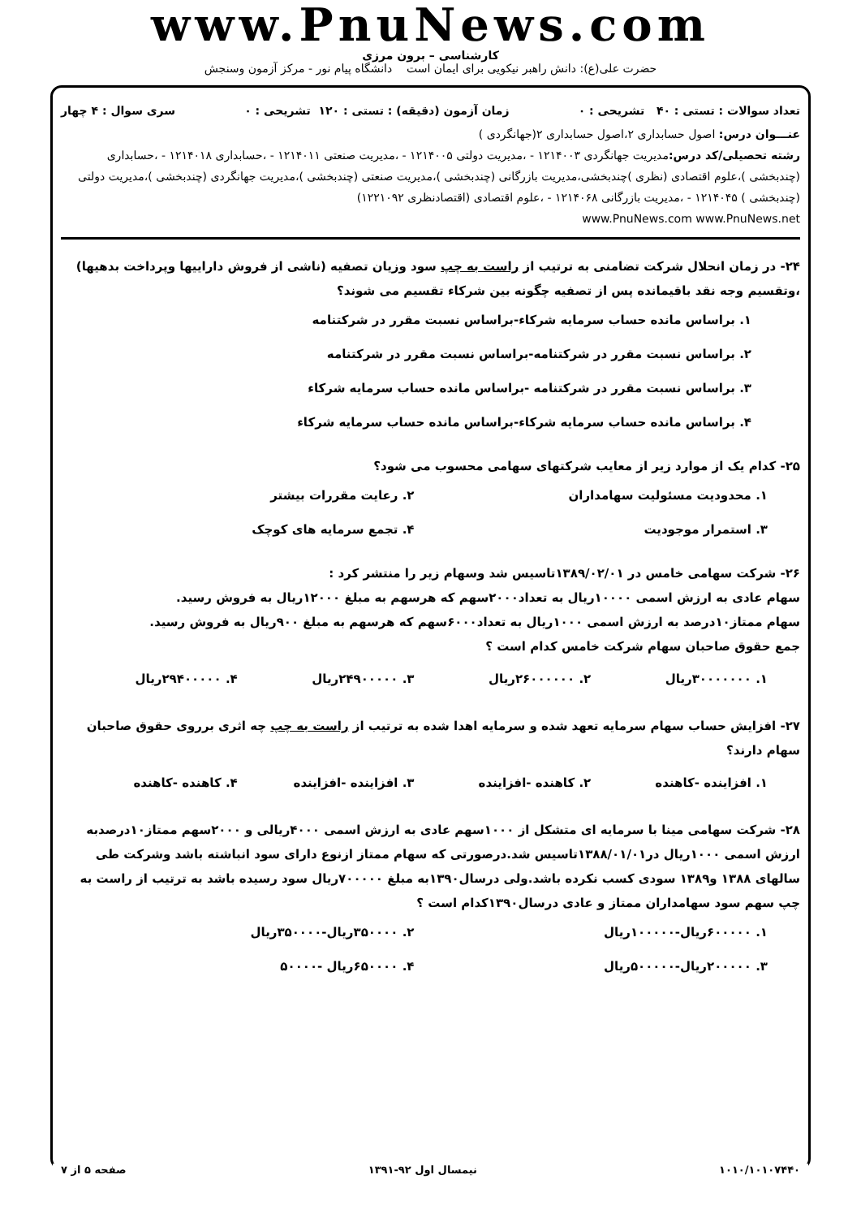www.PnuNews.com
کارشناسی – برون مرزی
حضرت علی(ع): دانش راهبر نیکویی برای ایمان است دانشگاه پیام نور - مرکز آزمون وسنجش
تعداد سوالات : تستی : ۴۰ تشریحی : ۰ زمان آزمون (دقیقه) : تستی : ۱۲۰ تشریحی : ۰ سری سوال : ۴ چهار
عنـــوان درس: اصول حسابداری ۲،اصول حسابداری ۲(جهانگردی )
رشته تحصیلی/کد درس: مدیریت جهانگردی ۱۲۱۴۰۰۳ - ،مدیریت دولتی ۱۲۱۴۰۰۵ - ،مدیریت صنعتی ۱۲۱۴۰۱۱ - ،حسابداری ۱۲۱۴۰۱۸ - ،حسابداری (چندبخشی )،علوم اقتصادی (نظری )چندبخشی،مدیریت بازرگانی (چندبخشی )،مدیریت صنعتی (چندبخشی )،مدیریت جهانگردی (چندبخشی )،مدیریت دولتی (چندبخشی ) ۱۲۱۴۰۴۵ - ،مدیریت بازرگانی ۱۲۱۴۰۶۸ - ،علوم اقتصادی (اقتصادنظری ۱۲۲۱۰۹۲)
www.PnuNews.com www.PnuNews.net
۲۴- در زمان انحلال شرکت تضامنی به ترتیب از راست به چپ سود وزیان تصفیه (ناشی از فروش داراییها وپرداخت بدهیها) ،وتقسیم وجه نقد باقیمانده پس از تصفیه چگونه بین شرکاء تقسیم می شوند؟
۱. براساس مانده حساب سرمایه شرکاء-براساس نسبت مقرر در شرکتنامه
۲. براساس نسبت مقرر در شرکتنامه-براساس نسبت مقرر در شرکتنامه
۳. براساس نسبت مقرر در شرکتنامه -براساس مانده حساب سرمایه شرکاء
۴. براساس مانده حساب سرمایه شرکاء-براساس مانده حساب سرمایه شرکاء
۲۵- کدام یک از موارد زیر از معایب شرکتهای سهامی محسوب می شود؟
۱. محدودیت مسئولیت سهامداران ۲. رعایت مقررات بیشتر ۳. استمرار موجودیت ۴. تجمع سرمایه های کوچک
۲۶- شرکت سهامی خامس در ۱۳۸۹/۰۲/۰۱تاسیس شد وسهام زیر را منتشر کرد :
سهام عادی به ارزش اسمی ۱۰۰۰۰ریال به تعداد۲۰۰۰سهم که هرسهم به مبلغ ۱۲۰۰۰ریال به فروش رسید.
سهام ممتاز۱۰درصد به ارزش اسمی ۱۰۰۰ریال به تعداد۶۰۰۰سهم که هرسهم به مبلغ ۹۰۰ریال به فروش رسید.
جمع حقوق صاحبان سهام شرکت خامس کدام است ؟
۱. ۳۰۰۰۰۰۰۰ریال ۲. ۲۶۰۰۰۰۰۰ریال ۳. ۲۴۹۰۰۰۰۰ریال ۴. ۲۹۴۰۰۰۰۰ریال
۲۷- افزایش حساب سهام سرمایه تعهد شده و سرمایه اهدا شده به ترتیب از راست به چپ چه اثری برروی حقوق صاحبان سهام دارند؟
۱. افزاینده -کاهنده ۲. کاهنده -افزاینده ۳. افزاینده -افزاینده ۴. کاهنده -کاهنده
۲۸- شرکت سهامی مینا با سرمایه ای متشکل از ۱۰۰۰سهم عادی به ارزش اسمی ۴۰۰۰ریالی و ۲۰۰۰سهم ممتاز۱۰درصدبه ارزش اسمی ۱۰۰۰ریال در۱۳۸۸/۰۱/۰۱تاسیس شد.درصورتی که سهام ممتاز ازنوع دارای سود انباشته باشد وشرکت طی سالهای ۱۳۸۸ و۱۳۸۹ سودی کسب نکرده باشد.ولی درسال۱۳۹۰به مبلغ ۷۰۰۰۰۰ریال سود رسیده باشد به ترتیب از راست به چپ سهم سود سهامداران ممتاز و عادی درسال۱۳۹۰کدام است ؟
۱. ۶۰۰۰۰۰ریال-۱۰۰۰۰۰ریال ۲. ۳۵۰۰۰۰ریال-۳۵۰۰۰۰ریال ۳. ۲۰۰۰۰۰ریال-۵۰۰۰۰۰ریال ۴. ۶۵۰۰۰۰ریال -۵۰۰۰۰
۱۰۱۰/۱۰۱۰۷۴۴۰ نیمسال اول ۹۲-۱۳۹۱ صفحه ۵ از ۷